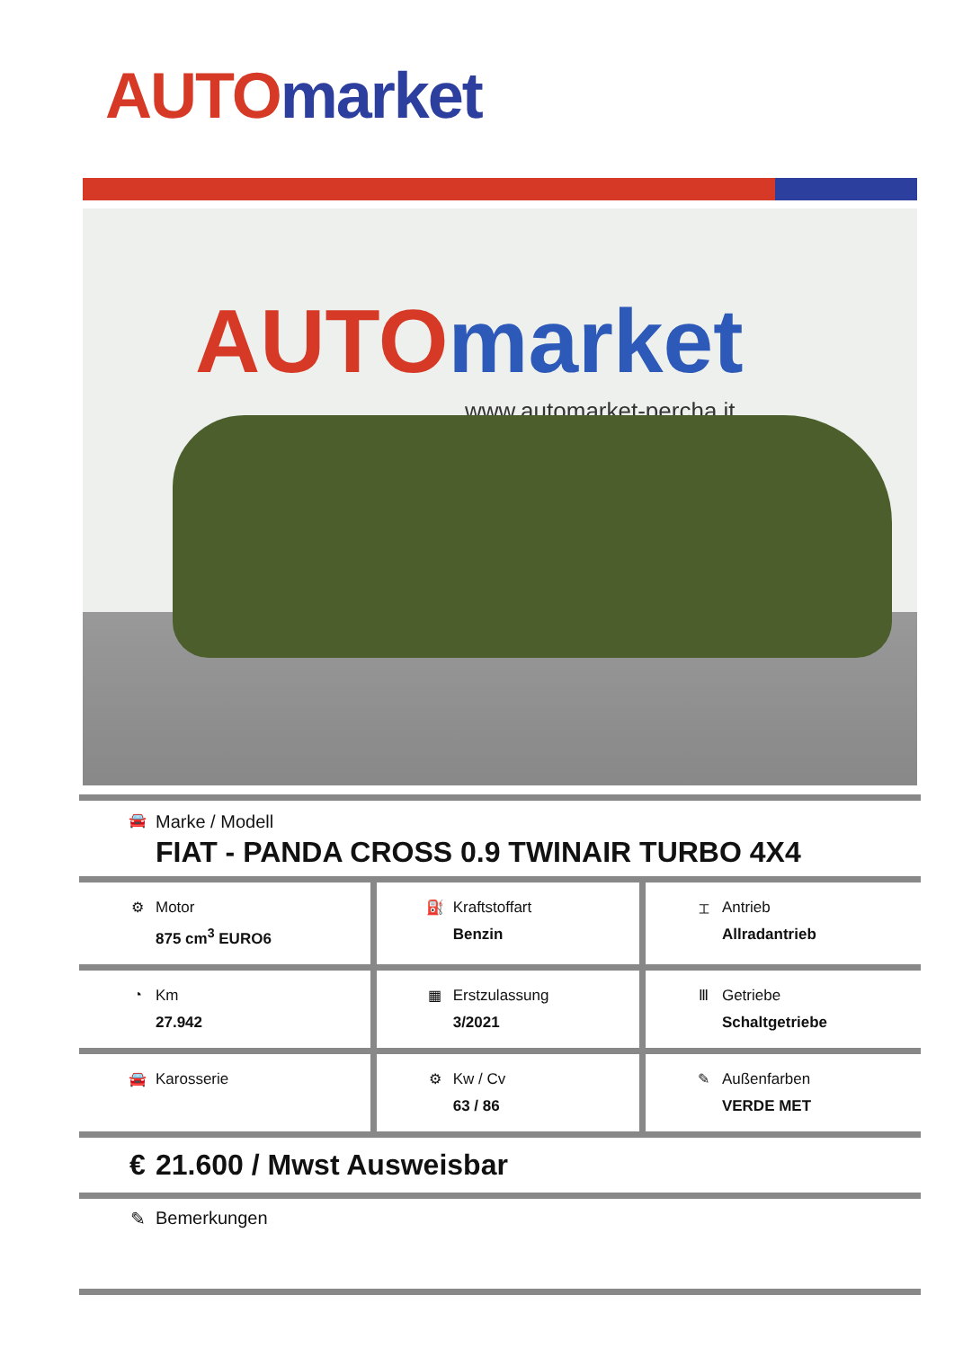AUTO market
AUTO market
www.automarket-percha.it
🚘 Marke / Modell
FIAT - PANDA CROSS 0.9 TWINAIR TURBO 4X4
| ⚙ Motor 875 cm<sup>3</sup> EURO6 | ⛽ Kraftstoffart Benzin | ⌶ Antrieb Allradantrieb |
| ◔ Km 27.942 | ▦ Erstzulassung 3/2021 | Ⅲ Getriebe Schaltgetriebe |
| 🚘 Karosserie | ⚙ Kw / Cv 63 / 86 | ✎ Außenfarben VERDE MET |
€ 21.600 / Mwst Ausweisbar
✎ Bemerkungen